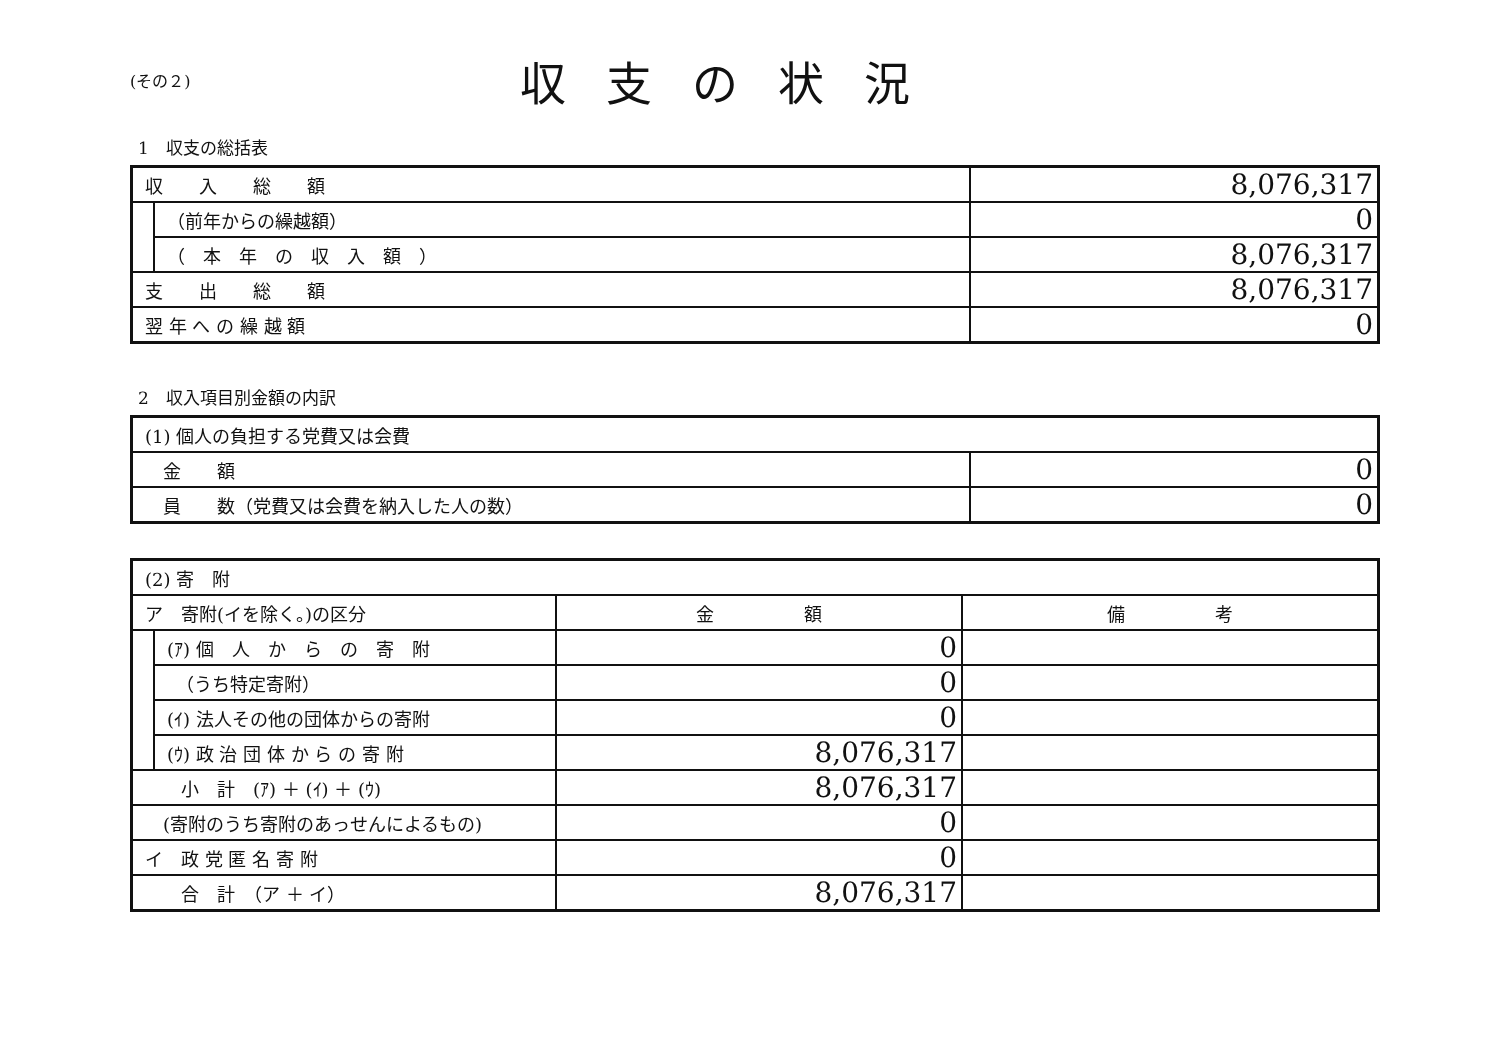(その２)
収支の状況
1　収支の総括表
| 収 入 総 額 | | 8,076,317 |
| | （前年からの繰越額） | 0 |
| | （ 本 年 の 収 入 額 ） | 8,076,317 |
| 支 出 総 額 | | 8,076,317 |
| 翌 年 へ の 繰 越 額 | | 0 |
2　収入項目別金額の内訳
| (1) 個人の負担する党費又は会費 | |
| 金 額 | 0 |
| 員 数（党費又は会費を納入した人の数） | 0 |
| (2) 寄 附 | | | |
| ア 寄附(イを除く。)の区分 | | 金 額 | 備 考 |
| | (ｱ) 個 人 か ら の 寄 附 | 0 | |
| | （うち特定寄附） | 0 | |
| | (ｲ) 法人その他の団体からの寄附 | 0 | |
| | (ｳ) 政 治 団 体 か ら の 寄 附 | 8,076,317 | |
| 小 計 (ｱ) ＋ (ｲ) ＋ (ｳ) | | 8,076,317 | |
| (寄附のうち寄附のあっせんによるもの) | | 0 | |
| イ 政 党 匿 名 寄 附 | | 0 | |
| 合 計 （ア ＋ イ） | | 8,076,317 | |